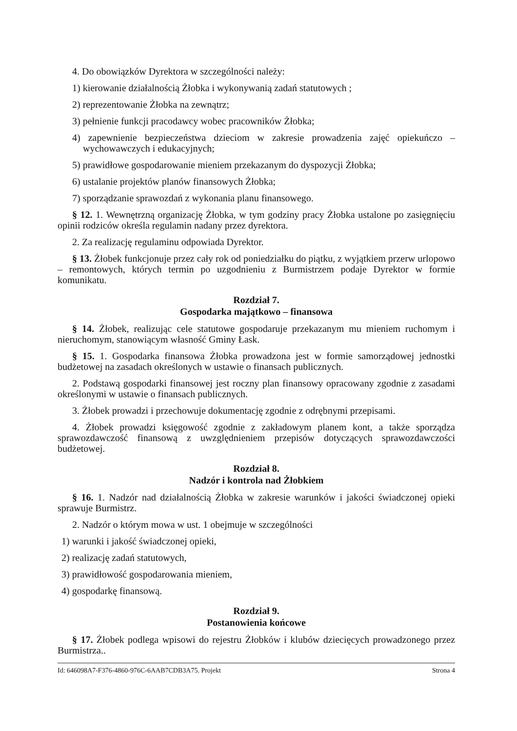4. Do obowiązków Dyrektora w szczególności należy:
1) kierowanie działalnością Żłobka i wykonywanią zadań statutowych ;
2) reprezentowanie Żłobka na zewnątrz;
3) pełnienie funkcji pracodawcy wobec pracowników Żłobka;
4) zapewnienie bezpieczeństwa dzieciom w zakresie prowadzenia zajęć opiekuńczo – wychowawczych i edukacyjnych;
5) prawidłowe gospodarowanie mieniem przekazanym do dyspozycji Żłobka;
6) ustalanie projektów planów finansowych Żłobka;
7) sporządzanie sprawozdań z wykonania planu finansowego.
§ 12. 1. Wewnętrzną organizację Żłobka, w tym godziny pracy Żłobka ustalone po zasięgnięciu opinii rodziców określa regulamin nadany przez dyrektora.
2. Za realizację regulaminu odpowiada Dyrektor.
§ 13. Żłobek funkcjonuje przez cały rok od poniedziałku do piątku, z wyjątkiem przerw urlopowo – remontowych, których termin po uzgodnieniu z Burmistrzem podaje Dyrektor w formie komunikatu.
Rozdział 7.
Gospodarka majątkowo – finansowa
§ 14. Żłobek, realizując cele statutowe gospodaruje przekazanym mu mieniem ruchomym i nieruchomym, stanowiącym własność Gminy Łask.
§ 15. 1. Gospodarka finansowa Żłobka prowadzona jest w formie samorządowej jednostki budżetowej na zasadach określonych w ustawie o finansach publicznych.
2. Podstawą gospodarki finansowej jest roczny plan finansowy opracowany zgodnie z zasadami określonymi w ustawie o finansach publicznych.
3. Żłobek prowadzi i przechowuje dokumentację zgodnie z odrębnymi przepisami.
4. Żłobek prowadzi księgowość zgodnie z zakładowym planem kont, a także sporządza sprawozdawczość finansową z uwzględnieniem przepisów dotyczących sprawozdawczości budżetowej.
Rozdział 8.
Nadzór i kontrola nad Żłobkiem
§ 16. 1. Nadzór nad działalnością Żłobka w zakresie warunków i jakości świadczonej opieki sprawuje Burmistrz.
2. Nadzór o którym mowa w ust. 1 obejmuje w szczególności
1) warunki i jakość świadczonej opieki,
2) realizację zadań statutowych,
3) prawidłowość gospodarowania mieniem,
4) gospodarkę finansową.
Rozdział 9.
Postanowienia końcowe
§ 17. Żłobek podlega wpisowi do rejestru Żłobków i klubów dziecięcych prowadzonego przez Burmistrza..
Id: 646098A7-F376-4860-976C-6AAB7CDB3A75. Projekt Strona 4